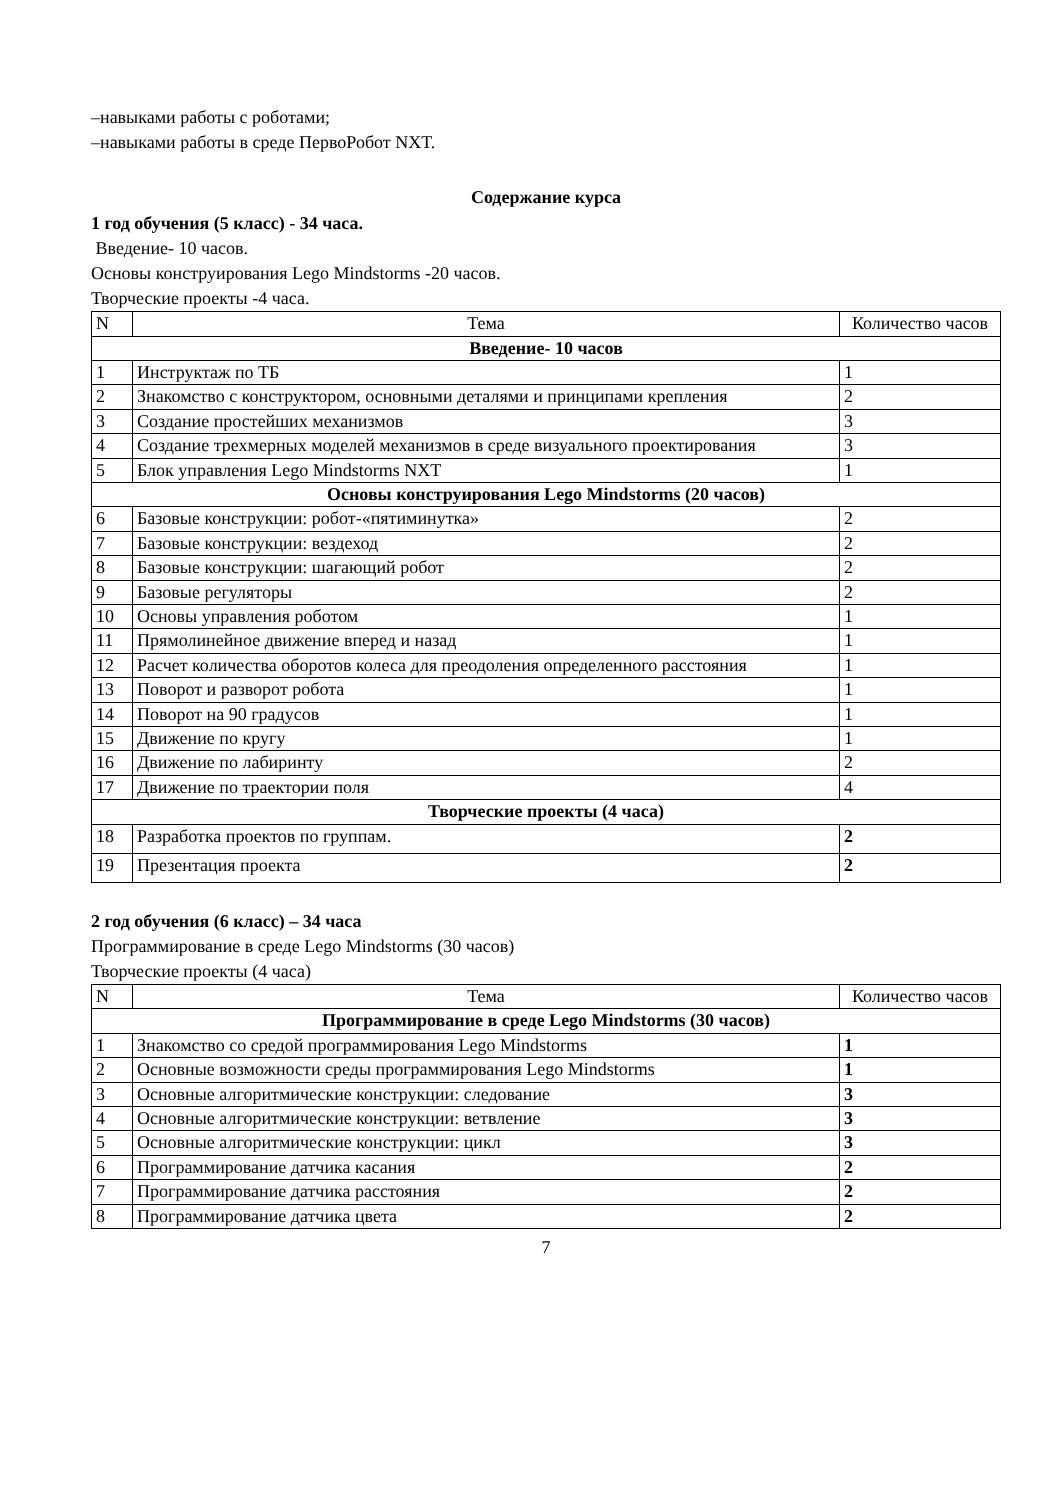–навыками работы с роботами;
–навыками работы в среде ПервоРобот NXT.
Содержание курса
1 год обучения (5 класс) - 34 часа.
Введение- 10 часов.
Основы конструирования Lego Mindstorms -20 часов.
Творческие проекты -4 часа.
| N | Тема | Количество часов |
| Введение- 10 часов | | |
| 1 | Инструктаж по ТБ | 1 |
| 2 | Знакомство с конструктором, основными деталями и принципами крепления | 2 |
| 3 | Создание простейших механизмов | 3 |
| 4 | Создание трехмерных моделей механизмов в среде визуального проектирования | 3 |
| 5 | Блок управления Lego Mindstorms NXT | 1 |
| Основы конструирования Lego Mindstorms (20 часов) | | |
| 6 | Базовые конструкции: робот-«пятиминутка» | 2 |
| 7 | Базовые конструкции: вездеход | 2 |
| 8 | Базовые конструкции: шагающий робот | 2 |
| 9 | Базовые регуляторы | 2 |
| 10 | Основы управления роботом | 1 |
| 11 | Прямолинейное движение вперед и назад | 1 |
| 12 | Расчет количества оборотов колеса для преодоления определенного расстояния | 1 |
| 13 | Поворот и разворот робота | 1 |
| 14 | Поворот на 90 градусов | 1 |
| 15 | Движение по кругу | 1 |
| 16 | Движение по лабиринту | 2 |
| 17 | Движение по траектории поля | 4 |
| Творческие проекты (4 часа) | | |
| 18 | Разработка проектов по группам. | 2 |
| 19 | Презентация проекта | 2 |
2 год обучения (6 класс) – 34 часа
Программирование в среде Lego Mindstorms (30 часов)
Творческие проекты (4 часа)
| N | Тема | Количество часов |
| Программирование в среде Lego Mindstorms (30 часов) | | |
| 1 | Знакомство со средой программирования Lego Mindstorms | 1 |
| 2 | Основные возможности среды программирования Lego Mindstorms | 1 |
| 3 | Основные алгоритмические конструкции: следование | 3 |
| 4 | Основные алгоритмические конструкции: ветвление | 3 |
| 5 | Основные алгоритмические конструкции: цикл | 3 |
| 6 | Программирование датчика касания | 2 |
| 7 | Программирование датчика расстояния | 2 |
| 8 | Программирование датчика цвета | 2 |
7